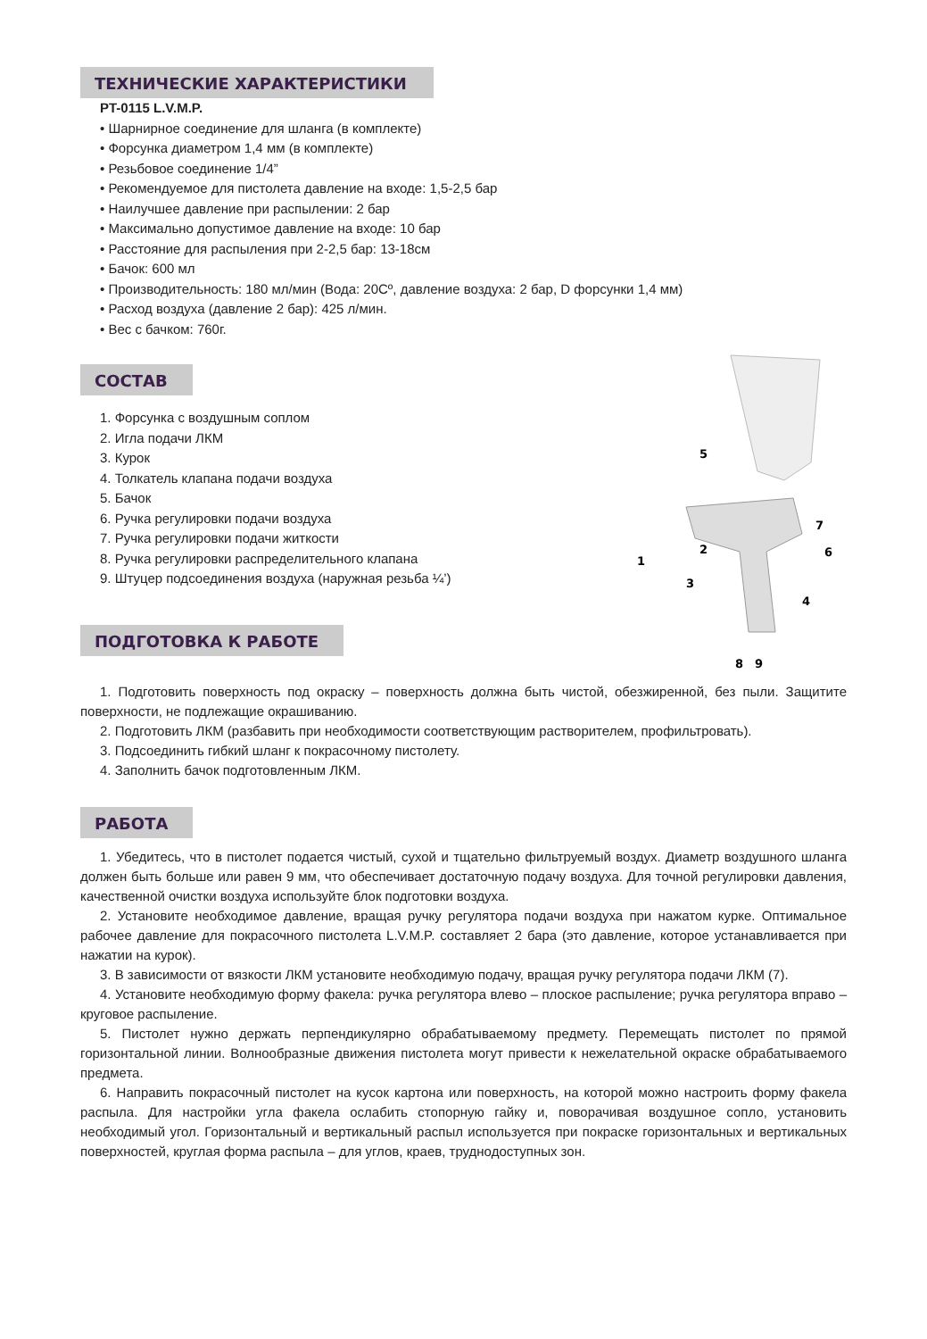ТЕХНИЧЕСКИЕ ХАРАКТЕРИСТИКИ
PT-0115 L.V.M.P.
• Шарнирное соединение для шланга (в комплекте)
• Форсунка диаметром 1,4 мм (в комплекте)
• Резьбовое соединение 1/4”
• Рекомендуемое для пистолета давление на входе: 1,5-2,5 бар
• Наилучшее давление при распылении: 2 бар
• Максимально допустимое давление на входе: 10 бар
• Расстояние для распыления при 2-2,5 бар: 13-18см
• Бачок: 600 мл
• Производительность: 180 мл/мин (Вода: 20Сº, давление воздуха: 2 бар, D форсунки 1,4 мм)
• Расход воздуха (давление 2 бар): 425 л/мин.
• Вес с бачком: 760г.
СОСТАВ
1. Форсунка с воздушным соплом
2. Игла подачи ЛКМ
3. Курок
4. Толкатель клапана подачи воздуха
5. Бачок
6. Ручка регулировки подачи воздуха
7. Ручка регулировки подачи житкости
8. Ручка регулировки распределительного клапана
9. Штуцер подсоединения воздуха (наружная резьба ¼’)
ПОДГОТОВКА К РАБОТЕ
5
7
6
1
2
3
4
8
9
1. Подготовить поверхность под окраску – поверхность должна быть чистой, обезжиренной, без пыли. Защитите поверхности, не подлежащие окрашиванию.
2. Подготовить ЛКМ (разбавить при необходимости соответствующим растворителем, профильтровать).
3. Подсоединить гибкий шланг к покрасочному пистолету.
4. Заполнить бачок подготовленным ЛКМ.
РАБОТА
1. Убедитесь, что в пистолет подается чистый, сухой и тщательно фильтруемый воздух. Диаметр воздушного шланга должен быть больше или равен 9 мм, что обеспечивает достаточную подачу воздуха. Для точной регулировки давления, качественной очистки воздуха используйте блок подготовки воздуха.
2. Установите необходимое давление, вращая ручку регулятора подачи воздуха при нажатом курке. Оптимальное рабочее давление для покрасочного пистолета L.V.M.P. составляет 2 бара (это давление, которое устанавливается при нажатии на курок).
3. В зависимости от вязкости ЛКМ установите необходимую подачу, вращая ручку регулятора подачи ЛКМ (7).
4. Установите необходимую форму факела: ручка регулятора влево – плоское распыление; ручка регулятора вправо – круговое распыление.
5. Пистолет нужно держать перпендикулярно обрабатываемому предмету. Перемещать пистолет по прямой горизонтальной линии. Волнообразные движения пистолета могут привести к нежелательной окраске обрабатываемого предмета.
6. Направить покрасочный пистолет на кусок картона или поверхность, на которой можно настроить форму факела распыла. Для настройки угла факела ослабить стопорную гайку и, поворачивая воздушное сопло, установить необходимый угол. Горизонтальный и вертикальный распыл используется при покраске горизонтальных и вертикальных поверхностей, круглая форма распыла – для углов, краев, труднодоступных зон.